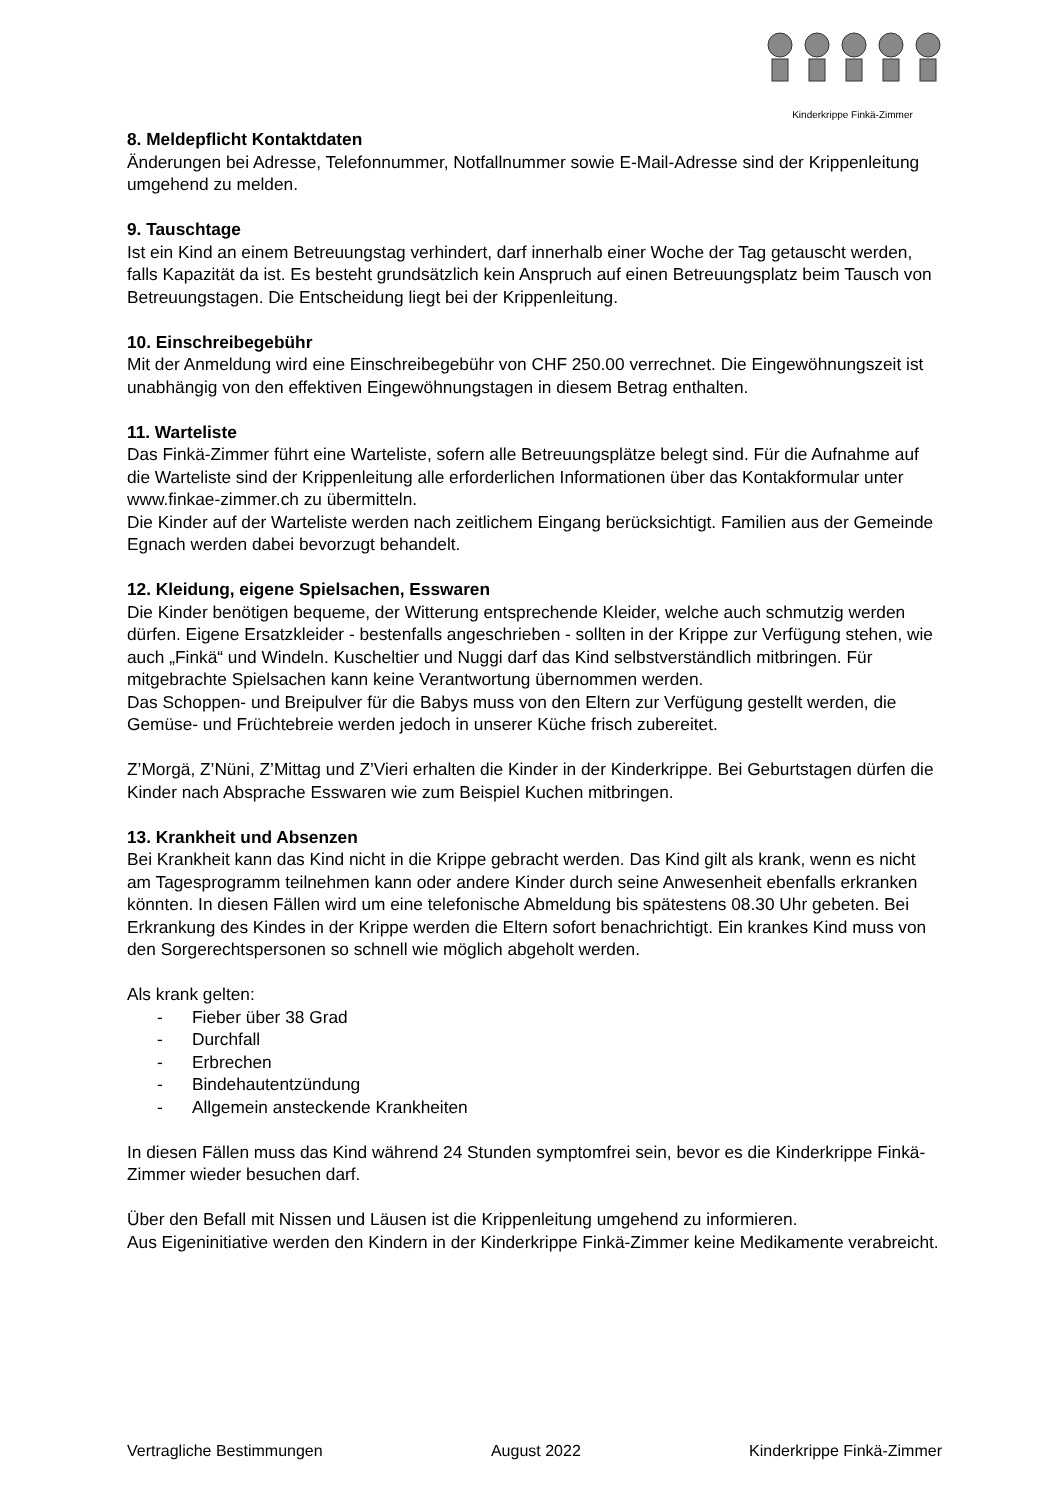Kinderkrippe Finkä-Zimmer
8. Meldepflicht Kontaktdaten
Änderungen bei Adresse, Telefonnummer, Notfallnummer sowie E-Mail-Adresse sind der Krippenleitung umgehend zu melden.
9. Tauschtage
Ist ein Kind an einem Betreuungstag verhindert, darf innerhalb einer Woche der Tag getauscht werden, falls Kapazität da ist. Es besteht grundsätzlich kein Anspruch auf einen Betreuungsplatz beim Tausch von Betreuungstagen. Die Entscheidung liegt bei der Krippenleitung.
10. Einschreibegebühr
Mit der Anmeldung wird eine Einschreibegebühr von CHF 250.00 verrechnet. Die Eingewöhnungszeit ist unabhängig von den effektiven Eingewöhnungstagen in diesem Betrag enthalten.
11. Warteliste
Das Finkä-Zimmer führt eine Warteliste, sofern alle Betreuungsplätze belegt sind. Für die Aufnahme auf die Warteliste sind der Krippenleitung alle erforderlichen Informationen über das Kontakformular unter www.finkae-zimmer.ch zu übermitteln.
Die Kinder auf der Warteliste werden nach zeitlichem Eingang berücksichtigt. Familien aus der Gemeinde Egnach werden dabei bevorzugt behandelt.
12. Kleidung, eigene Spielsachen, Esswaren
Die Kinder benötigen bequeme, der Witterung entsprechende Kleider, welche auch schmutzig werden dürfen. Eigene Ersatzkleider - bestenfalls angeschrieben - sollten in der Krippe zur Verfügung stehen, wie auch „Finkä“ und Windeln. Kuscheltier und Nuggi darf das Kind selbstverständlich mitbringen. Für mitgebrachte Spielsachen kann keine Verantwortung übernommen werden.
Das Schoppen- und Breipulver für die Babys muss von den Eltern zur Verfügung gestellt werden, die Gemüse- und Früchtebreie werden jedoch in unserer Küche frisch zubereitet.
Z’Morgä, Z’Nüni, Z’Mittag und Z’Vieri erhalten die Kinder in der Kinderkrippe. Bei Geburtstagen dürfen die Kinder nach Absprache Esswaren wie zum Beispiel Kuchen mitbringen.
13. Krankheit und Absenzen
Bei Krankheit kann das Kind nicht in die Krippe gebracht werden. Das Kind gilt als krank, wenn es nicht am Tagesprogramm teilnehmen kann oder andere Kinder durch seine Anwesenheit ebenfalls erkranken könnten. In diesen Fällen wird um eine telefonische Abmeldung bis spätestens 08.30 Uhr gebeten. Bei Erkrankung des Kindes in der Krippe werden die Eltern sofort benachrichtigt. Ein krankes Kind muss von den Sorgerechtspersonen so schnell wie möglich abgeholt werden.
Als krank gelten:
- Fieber über 38 Grad
- Durchfall
- Erbrechen
- Bindehautentzündung
- Allgemein ansteckende Krankheiten
In diesen Fällen muss das Kind während 24 Stunden symptomfrei sein, bevor es die Kinderkrippe Finkä-Zimmer wieder besuchen darf.
Über den Befall mit Nissen und Läusen ist die Krippenleitung umgehend zu informieren.
Aus Eigeninitiative werden den Kindern in der Kinderkrippe Finkä-Zimmer keine Medikamente verabreicht.
Vertragliche Bestimmungen August 2022 Kinderkrippe Finkä-Zimmer